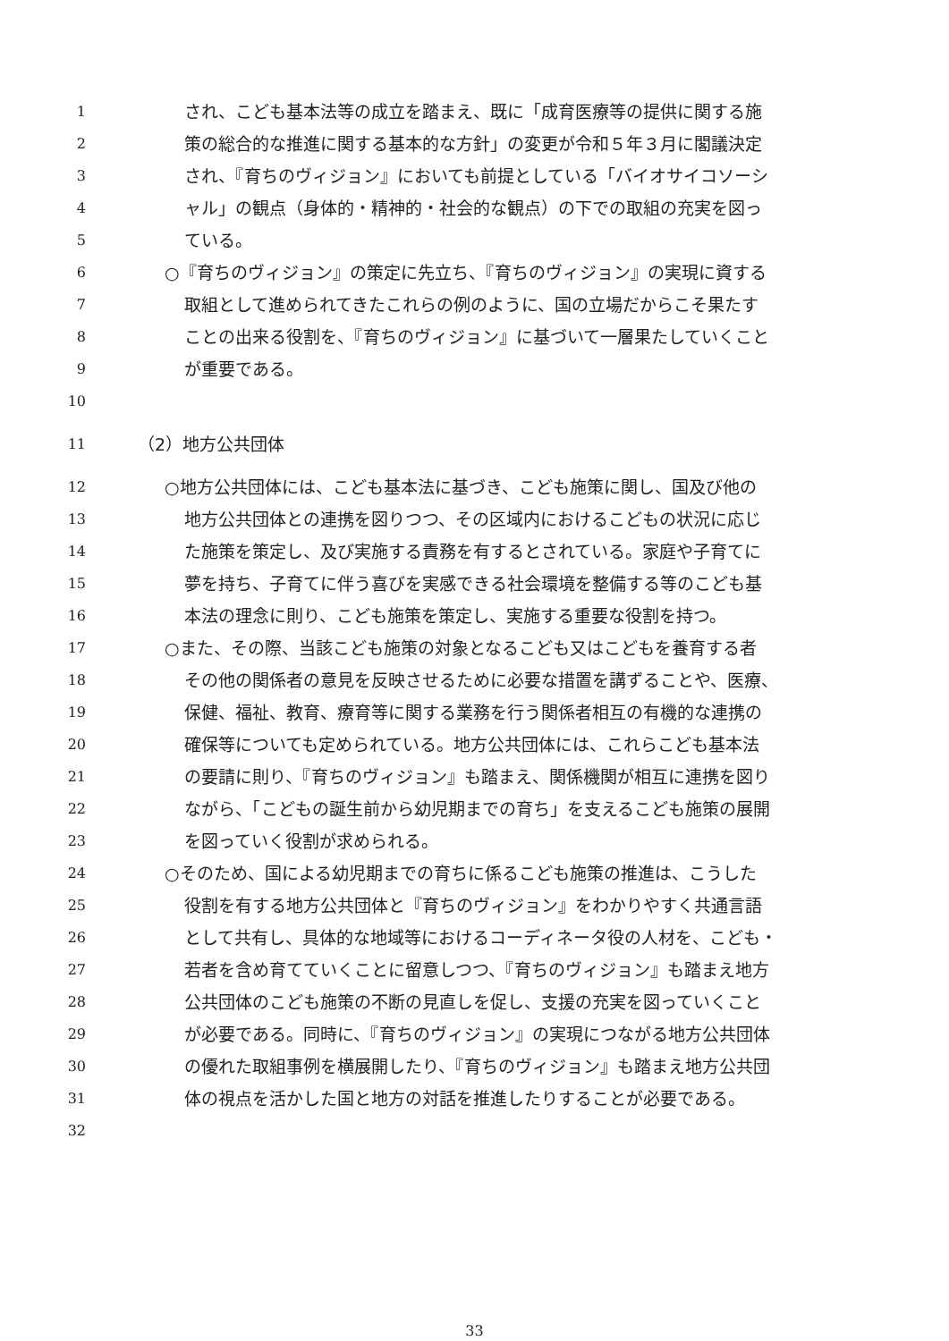1 され、こども基本法等の成立を踏まえ、既に「成育医療等の提供に関する施
2 策の総合的な推進に関する基本的な方針」の変更が令和５年３月に閣議決定
3 され、『育ちのヴィジョン』においても前提としている「バイオサイコソーシ
4 ャル」の観点（身体的・精神的・社会的な観点）の下での取組の充実を図っ
5 ている。
6 ○『育ちのヴィジョン』の策定に先立ち、『育ちのヴィジョン』の実現に資する
7 取組として進められてきたこれらの例のように、国の立場だからこそ果たす
8 ことの出来る役割を、『育ちのヴィジョン』に基づいて一層果たしていくこと
9 が重要である。
10
11 （2）地方公共団体
12 ○地方公共団体には、こども基本法に基づき、こども施策に関し、国及び他の
13 地方公共団体との連携を図りつつ、その区域内におけるこどもの状況に応じ
14 た施策を策定し、及び実施する責務を有するとされている。家庭や子育てに
15 夢を持ち、子育てに伴う喜びを実感できる社会環境を整備する等のこども基
16 本法の理念に則り、こども施策を策定し、実施する重要な役割を持つ。
17 ○また、その際、当該こども施策の対象となるこども又はこどもを養育する者
18 その他の関係者の意見を反映させるために必要な措置を講ずることや、医療、
19 保健、福祉、教育、療育等に関する業務を行う関係者相互の有機的な連携の
20 確保等についても定められている。地方公共団体には、これらこども基本法
21 の要請に則り、『育ちのヴィジョン』も踏まえ、関係機関が相互に連携を図り
22 ながら、「こどもの誕生前から幼児期までの育ち」を支えるこども施策の展開
23 を図っていく役割が求められる。
24 ○そのため、国による幼児期までの育ちに係るこども施策の推進は、こうした
25 役割を有する地方公共団体と『育ちのヴィジョン』をわかりやすく共通言語
26 として共有し、具体的な地域等におけるコーディネータ役の人材を、こども・
27 若者を含め育てていくことに留意しつつ、『育ちのヴィジョン』も踏まえ地方
28 公共団体のこども施策の不断の見直しを促し、支援の充実を図っていくこと
29 が必要である。同時に、『育ちのヴィジョン』の実現につながる地方公共団体
30 の優れた取組事例を横展開したり、『育ちのヴィジョン』も踏まえ地方公共団
31 体の視点を活かした国と地方の対話を推進したりすることが必要である。
32
33